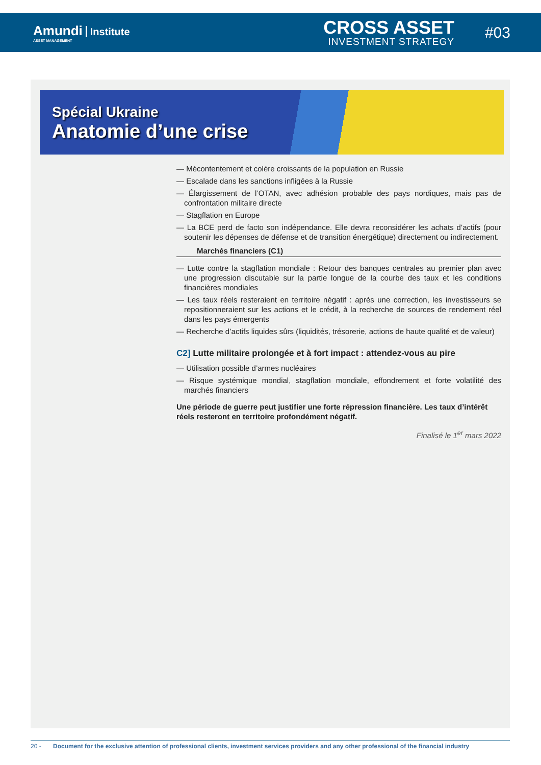Amundi Institute
ASSET MANAGEMENT
CROSS ASSET
INVESTMENT STRATEGY
#03
Spécial Ukraine
Anatomie d’une crise
— Mécontentement et colère croissants de la population en Russie
— Escalade dans les sanctions infligées à la Russie
— Élargissement de l’OTAN, avec adhésion probable des pays nordiques, mais pas de confrontation militaire directe
— Stagflation en Europe
— La BCE perd de facto son indépendance. Elle devra reconsidérer les achats d’actifs (pour soutenir les dépenses de défense et de transition énergétique) directement ou indirectement.
Marchés financiers (C1)
— Lutte contre la stagflation mondiale : Retour des banques centrales au premier plan avec une progression discutable sur la partie longue de la courbe des taux et les conditions financières mondiales
— Les taux réels resteraient en territoire négatif : après une correction, les investisseurs se repositionneraient sur les actions et le crédit, à la recherche de sources de rendement réel dans les pays émergents
— Recherche d’actifs liquides sûrs (liquidités, trésorerie, actions de haute qualité et de valeur)
C2] Lutte militaire prolongée et à fort impact : attendez-vous au pire
— Utilisation possible d’armes nucléaires
— Risque systémique mondial, stagflation mondiale, effondrement et forte volatilité des marchés financiers
Une période de guerre peut justifier une forte répression financière. Les taux d’intérêt réels resteront en territoire profondément négatif.
Finalisé le 1<sup>er</sup> mars 2022
20 - Document for the exclusive attention of professional clients, investment services providers and any other professional of the financial industry